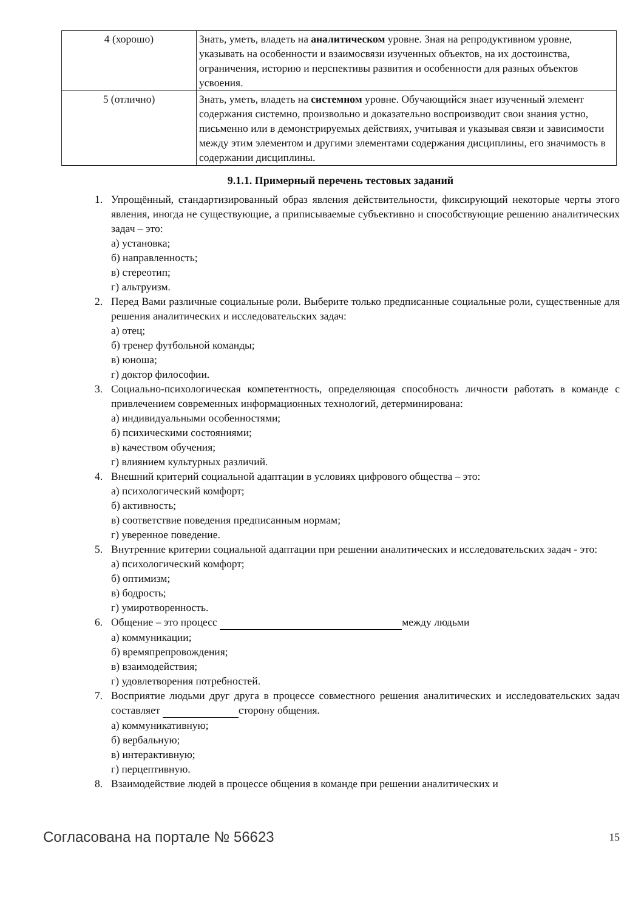| 4 (хорошо) | Знать, уметь, владеть на аналитическом уровне. Зная на репродуктивном уровне, указывать на особенности и взаимосвязи изученных объектов, на их достоинства, ограничения, историю и перспективы развития и особенности для разных объектов усвоения. |
| 5 (отлично) | Знать, уметь, владеть на системном уровне. Обучающийся знает изученный элемент содержания системно, произвольно и доказательно воспроизводит свои знания устно, письменно или в демонстрируемых действиях, учитывая и указывая связи и зависимости между этим элементом и другими элементами содержания дисциплины, его значимость в содержании дисциплины. |
9.1.1. Примерный перечень тестовых заданий
1. Упрощённый, стандартизированный образ явления действительности, фиксирующий некоторые черты этого явления, иногда не существующие, а приписываемые субъективно и способствующие решению аналитических задач – это:
а) установка;
б) направленность;
в) стереотип;
г) альтруизм.
2. Перед Вами различные социальные роли. Выберите только предписанные социальные роли, существенные для решения аналитических и исследовательских задач:
а) отец;
б) тренер футбольной команды;
в) юноша;
г) доктор философии.
3. Социально-психологическая компетентность, определяющая способность личности работать в команде с привлечением современных информационных технологий, детерминирована:
а) индивидуальными особенностями;
б) психическими состояниями;
в) качеством обучения;
г) влиянием культурных различий.
4. Внешний критерий социальной адаптации в условиях цифрового общества – это:
а) психологический комфорт;
б) активность;
в) соответствие поведения предписанным нормам;
г) уверенное поведение.
5. Внутренние критерии социальной адаптации при решении аналитических и исследовательских задач - это:
а) психологический комфорт;
б) оптимизм;
в) бодрость;
г) умиротворенность.
6. Общение – это процесс между людьми
а) коммуникации;
б) времяпрепровождения;
в) взаимодействия;
г) удовлетворения потребностей.
7. Восприятие людьми друг друга в процессе совместного решения аналитических и исследовательских задач составляет сторону общения.
а) коммуникативную;
б) вербальную;
в) интерактивную;
г) перцептивную.
8. Взаимодействие людей в процессе общения в команде при решении аналитических и
Согласована на портале № 56623 15